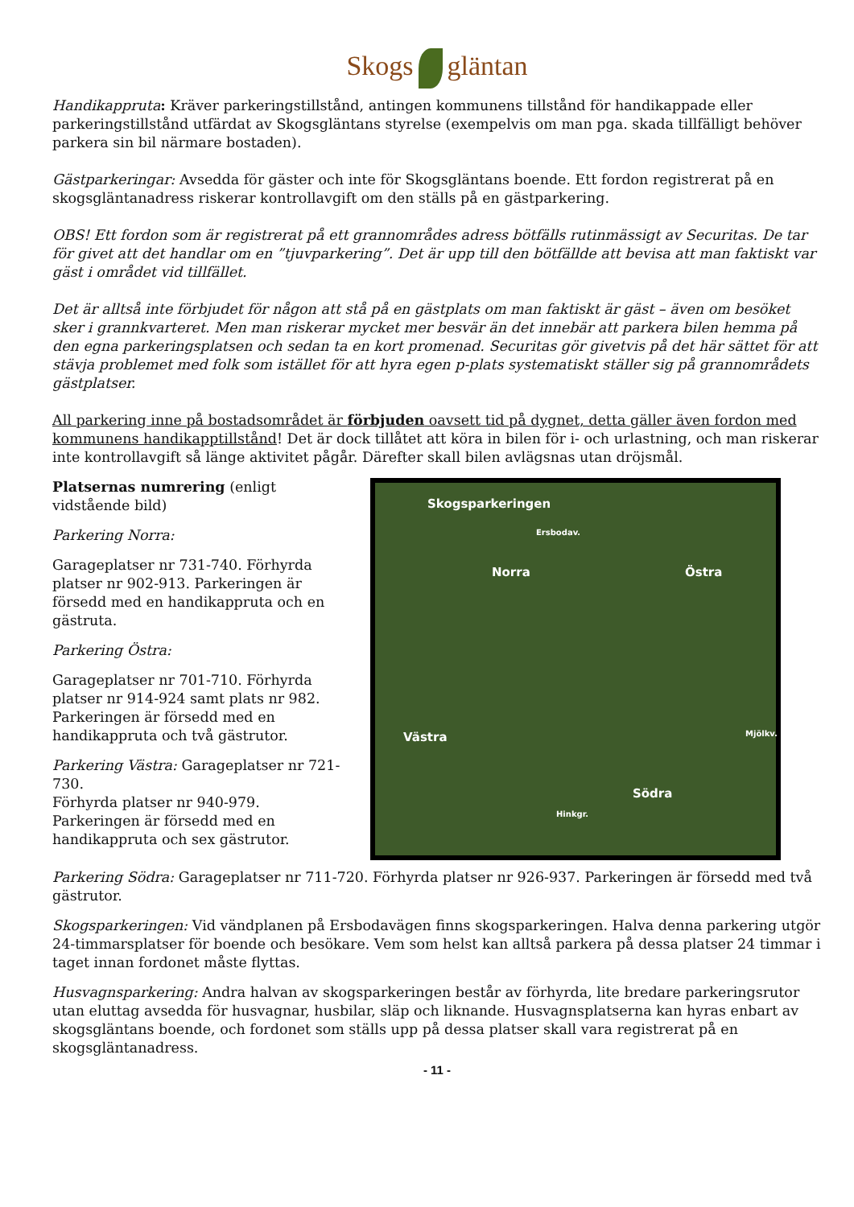Skogs gläntan
Handikappruta: Kräver parkeringstillstånd, antingen kommunens tillstånd för handikappade eller parkeringstillstånd utfärdat av Skogsgläntans styrelse (exempelvis om man pga. skada tillfälligt behöver parkera sin bil närmare bostaden).
Gästparkeringar: Avsedda för gäster och inte för Skogsgläntans boende. Ett fordon registrerat på en skogsgläntanadress riskerar kontrollavgift om den ställs på en gästparkering.
OBS! Ett fordon som är registrerat på ett grannområdes adress bötfälls rutinmässigt av Securitas. De tar för givet att det handlar om en ”tjuvparkering”. Det är upp till den bötfällde att bevisa att man faktiskt var gäst i området vid tillfället.
Det är alltså inte förbjudet för någon att stå på en gästplats om man faktiskt är gäst – även om besöket sker i grannkvarteret. Men man riskerar mycket mer besvär än det innebär att parkera bilen hemma på den egna parkeringsplatsen och sedan ta en kort promenad. Securitas gör givetvis på det här sättet för att stävja problemet med folk som istället för att hyra egen p-plats systematiskt ställer sig på grannområdets gästplatser.
All parkering inne på bostadsområdet är förbjuden oavsett tid på dygnet, detta gäller även fordon med kommunens handikapptillstånd! Det är dock tillåtet att köra in bilen för i- och urlastning, och man riskerar inte kontrollavgift så länge aktivitet pågår. Därefter skall bilen avlägsnas utan dröjsmål.
Platsernas numrering (enligt vidstående bild)
Parkering Norra:
Garageplatser nr 731-740. Förhyrda platser nr 902-913. Parkeringen är försedd med en handikappruta och en gästruta.
Parkering Östra:
Garageplatser nr 701-710. Förhyrda platser nr 914-924 samt plats nr 982. Parkeringen är försedd med en handikappruta och två gästrutor.
Parkering Västra: Garageplatser nr 721-730.
Förhyrda platser nr 940-979. Parkeringen är försedd med en handikappruta och sex gästrutor.
Skogsparkeringen
Ersbodav.
Norra Östra
Västra Mjölkv.
Södra
Hinkgr.
Parkering Södra: Garageplatser nr 711-720. Förhyrda platser nr 926-937. Parkeringen är försedd med två gästrutor.
Skogsparkeringen: Vid vändplanen på Ersbodavägen finns skogsparkeringen. Halva denna parkering utgör 24-timmarsplatser för boende och besökare. Vem som helst kan alltså parkera på dessa platser 24 timmar i taget innan fordonet måste flyttas.
Husvagnsparkering: Andra halvan av skogsparkeringen består av förhyrda, lite bredare parkeringsrutor utan eluttag avsedda för husvagnar, husbilar, släp och liknande. Husvagnsplatserna kan hyras enbart av skogsgläntans boende, och fordonet som ställs upp på dessa platser skall vara registrerat på en skogsgläntanadress.
- 11 -